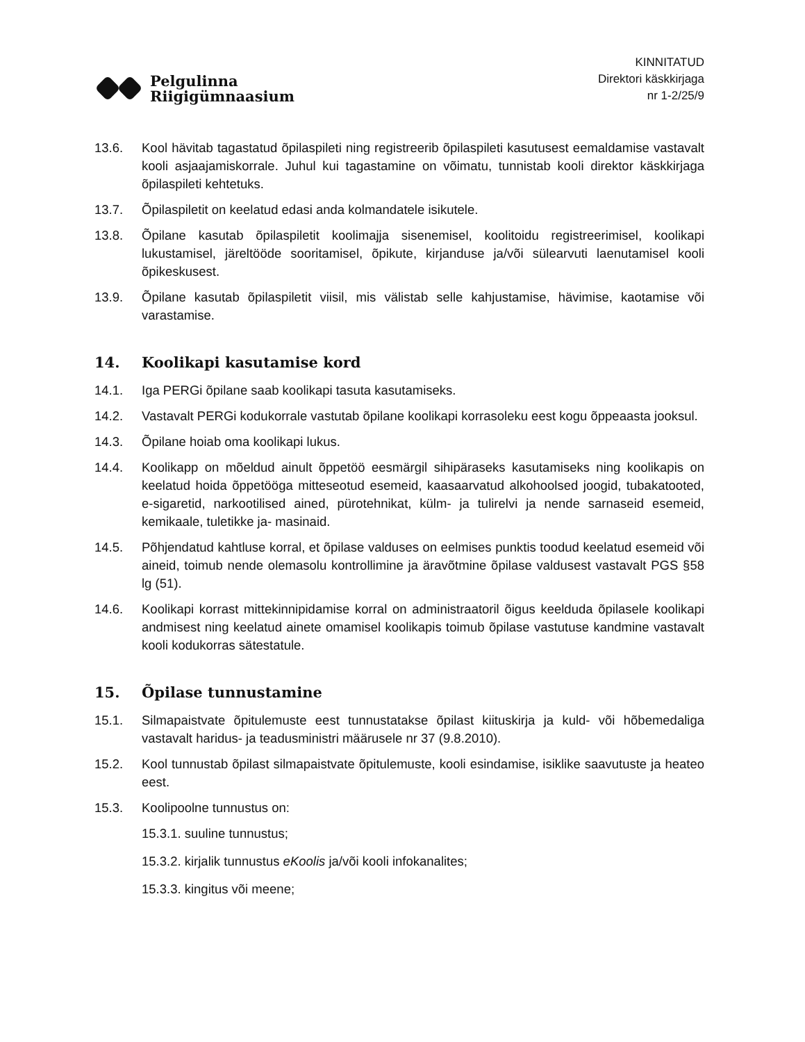Pelgulinna
Riigigümnaasium
KINNITATUD
Direktori käskkirjaga
nr 1-2/25/9
13.6. Kool hävitab tagastatud õpilaspileti ning registreerib õpilaspileti kasutusest eemaldamise vastavalt kooli asjaajamiskorrale. Juhul kui tagastamine on võimatu, tunnistab kooli direktor käskkirjaga õpilaspileti kehtetuks.
13.7. Õpilaspiletit on keelatud edasi anda kolmandatele isikutele.
13.8. Õpilane kasutab õpilaspiletit koolimajja sisenemisel, koolitoidu registreerimisel, koolikapi lukustamisel, järeltööde sooritamisel, õpikute, kirjanduse ja/või sülearvuti laenutamisel kooli õpikeskusest.
13.9. Õpilane kasutab õpilaspiletit viisil, mis välistab selle kahjustamise, hävimise, kaotamise või varastamise.
14. Koolikapi kasutamise kord
14.1. Iga PERGi õpilane saab koolikapi tasuta kasutamiseks.
14.2. Vastavalt PERGi kodukorrale vastutab õpilane koolikapi korrasoleku eest kogu õppeaasta jooksul.
14.3. Õpilane hoiab oma koolikapi lukus.
14.4. Koolikapp on mõeldud ainult õppetöö eesmärgil sihipäraseks kasutamiseks ning koolikapis on keelatud hoida õppetööga mitteseotud esemeid, kaasaarvatud alkohoolsed joogid, tubakatooted, e-sigaretid, narkootilised ained, pürotehnikat, külm- ja tulirelvi ja nende sarnaseid esemeid, kemikaale, tuletikke ja- masinaid.
14.5. Põhjendatud kahtluse korral, et õpilase valduses on eelmises punktis toodud keelatud esemeid või aineid, toimub nende olemasolu kontrollimine ja äravõtmine õpilase valdusest vastavalt PGS §58 lg (51).
14.6. Koolikapi korrast mittekinnipidamise korral on administraatoril õigus keelduda õpilasele koolikapi andmisest ning keelatud ainete omamisel koolikapis toimub õpilase vastutuse kandmine vastavalt kooli kodukorras sätestatule.
15. Õpilase tunnustamine
15.1. Silmapaistvate õpitulemuste eest tunnustatakse õpilast kiituskirja ja kuld- või hõbemedaliga vastavalt haridus- ja teadusministri määrusele nr 37 (9.8.2010).
15.2. Kool tunnustab õpilast silmapaistvate õpitulemuste, kooli esindamise, isiklike saavutuste ja heateo eest.
15.3. Koolipoolne tunnustus on:
15.3.1. suuline tunnustus;
15.3.2. kirjalik tunnustus eKoolis ja/või kooli infokanalites;
15.3.3. kingitus või meene;